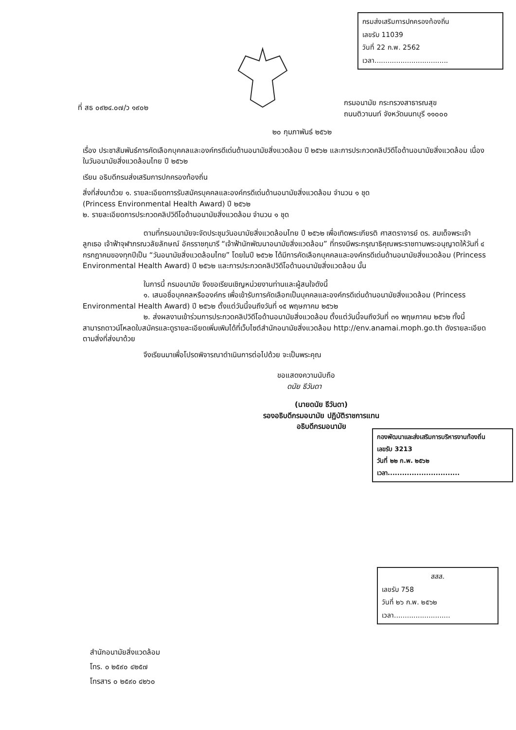กรมส่งเสริมการปกครองท้องถิ่น
เลขรับ 11039
วันที่ 22 ก.พ. 2562
เวลา..................................
ที่ สธ ๐๙๒๔.๐๗/ว ๑๙๐๒
กรมอนามัย กระทรวงสาธารณสุข
ถนนติวานนท์ จังหวัดนนทบุรี ๑๑๐๐๐
๒๐ กุมภาพันธ์ ๒๕๖๒
เรื่อง ประชาสัมพันธ์การคัดเลือกบุคคลและองค์กรดีเด่นด้านอนามัยสิ่งแวดล้อม ปี ๒๕๖๒ และการประกวดคลิปวิดีโอด้านอนามัยสิ่งแวดล้อม เนื่องในวันอนามัยสิ่งแวดล้อมไทย ปี ๒๕๖๒
เรียน อธิบดีกรมส่งเสริมการปกครองท้องถิ่น
สิ่งที่ส่งมาด้วย ๑. รายละเอียดการรับสมัครบุคคลและองค์กรดีเด่นด้านอนามัยสิ่งแวดล้อม จำนวน ๑ ชุด
(Princess Environmental Health Award) ปี ๒๕๖๒
๒. รายละเอียดการประกวดคลิปวิดีโอด้านอนามัยสิ่งแวดล้อม จำนวน ๑ ชุด
ตามที่กรมอนามัยจะจัดประชุมวันอนามัยสิ่งแวดล้อมไทย ปี ๒๕๖๒ เพื่อเทิดพระเกียรติ ศาสตราจารย์ ดร. สมเด็จพระเจ้าลูกเธอ เจ้าฟ้าจุฬาภรณวลัยลักษณ์ อัครราชกุมารี “เจ้าฟ้านักพัฒนาอนามัยสิ่งแวดล้อม” ที่ทรงมีพระกรุณาธิคุณพระราชทานพระอนุญาตให้วันที่ ๔ กรกฎาคมของทุกปีเป็น “วันอนามัยสิ่งแวดล้อมไทย” โดยในปี ๒๕๖๒ ได้มีการคัดเลือกบุคคลและองค์กรดีเด่นด้านอนามัยสิ่งแวดล้อม (Princess Environmental Health Award) ปี ๒๕๖๒ และการประกวดคลิปวิดีโอด้านอนามัยสิ่งแวดล้อม นั้น
ในการนี้ กรมอนามัย จึงขอเรียนเชิญหน่วยงานท่านและผู้สนใจดังนี้
๑. เสนอชื่อบุคคลหรือองค์กร เพื่อเข้ารับการคัดเลือกเป็นบุคคลและองค์กรดีเด่นด้านอนามัยสิ่งแวดล้อม (Princess Environmental Health Award) ปี ๒๕๖๒ ตั้งแต่วันนี้จนถึงวันที่ ๑๕ พฤษภาคม ๒๕๖๒
๒. ส่งผลงานเข้าร่วมการประกวดคลิปวิดีโอด้านอนามัยสิ่งแวดล้อม ตั้งแต่วันนี้จนถึงวันที่ ๓๑ พฤษภาคม ๒๕๖๒ ทั้งนี้ สามารถดาวน์โหลดใบสมัครและดูรายละเอียดเพิ่มเพิมได้ที่เว็บไซต์สำนักอนามัยสิ่งแวดล้อม http://env.anamai.moph.go.th ดังรายละเอียดตามสิ่งที่ส่งมาด้วย
จึงเรียนมาเพื่อโปรดพิจารณาดำเนินการต่อไปด้วย จะเป็นพระคุณ
กองพัฒนาและส่งเสริมการบริหารงานท้องถิ่น
เลขรับ 3213
วันที่ ๒๒ ก.พ. ๒๕๖๒
เวลา..............................
ขอแสดงความนับถือ
ดนัย ธีวันดา
(นายดนัย ธีวันดา)
รองอธิบดีกรมอนามัย ปฏิบัติราชการแทน
อธิบดีกรมอนามัย
สสส.
เลขรับ 758
วันที่ ๒๖ ก.พ. ๒๕๖๒
เวลา..........................
สำนักอนามัยสิ่งแวดล้อม
โทร. ๐ ๒๕๙๐ ๔๒๕๗
โทรสาร ๐ ๒๕๙๐ ๔๒๖๐